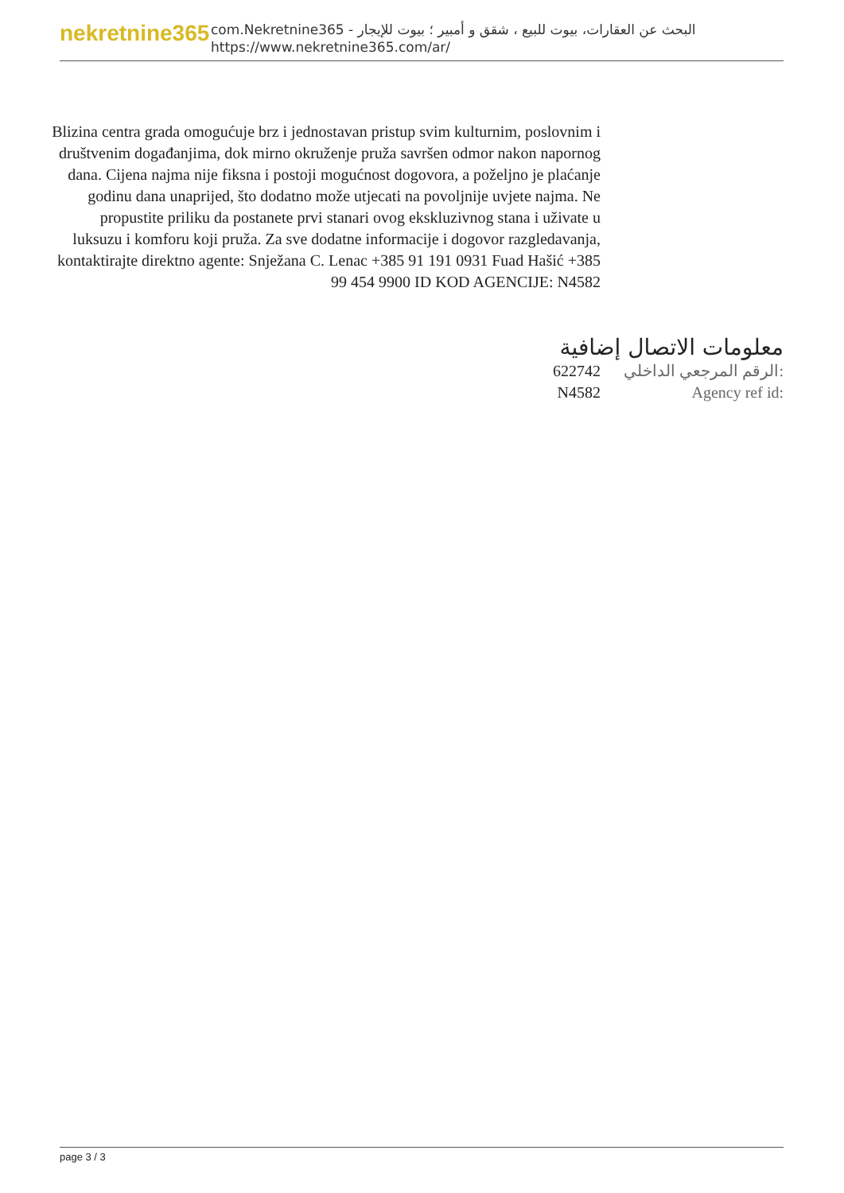nekretnine365
com.Nekretnine365 - البحث عن العقارات، بيوت للبيع ، شقق و أمبير ؛ بيوت للإيجار
https://www.nekretnine365.com/ar/
Blizina centra grada omogućuje brz i jednostavan pristup svim kulturnim, poslovnim i društvenim događanjima, dok mirno okruženje pruža savršen odmor nakon napornog dana. Cijena najma nije fiksna i postoji mogućnost dogovora, a poželjno je plaćanje godinu dana unaprijed, što dodatno može utjecati na povoljnije uvjete najma. Ne propustite priliku da postanete prvi stanari ovog ekskluzivnog stana i uživate u luksuzu i komforu koji pruža. Za sve dodatne informacije i dogovor razgledavanja, kontaktirajte direktno agente: Snježana C. Lenac +385 91 191 0931 Fuad Hašić +385 99 454 9900 ID KOD AGENCIJE: N4582
معلومات الاتصال إضافية
622742 الرقم المرجعي الداخلي:
N4582 Agency ref id:
page 3 / 3